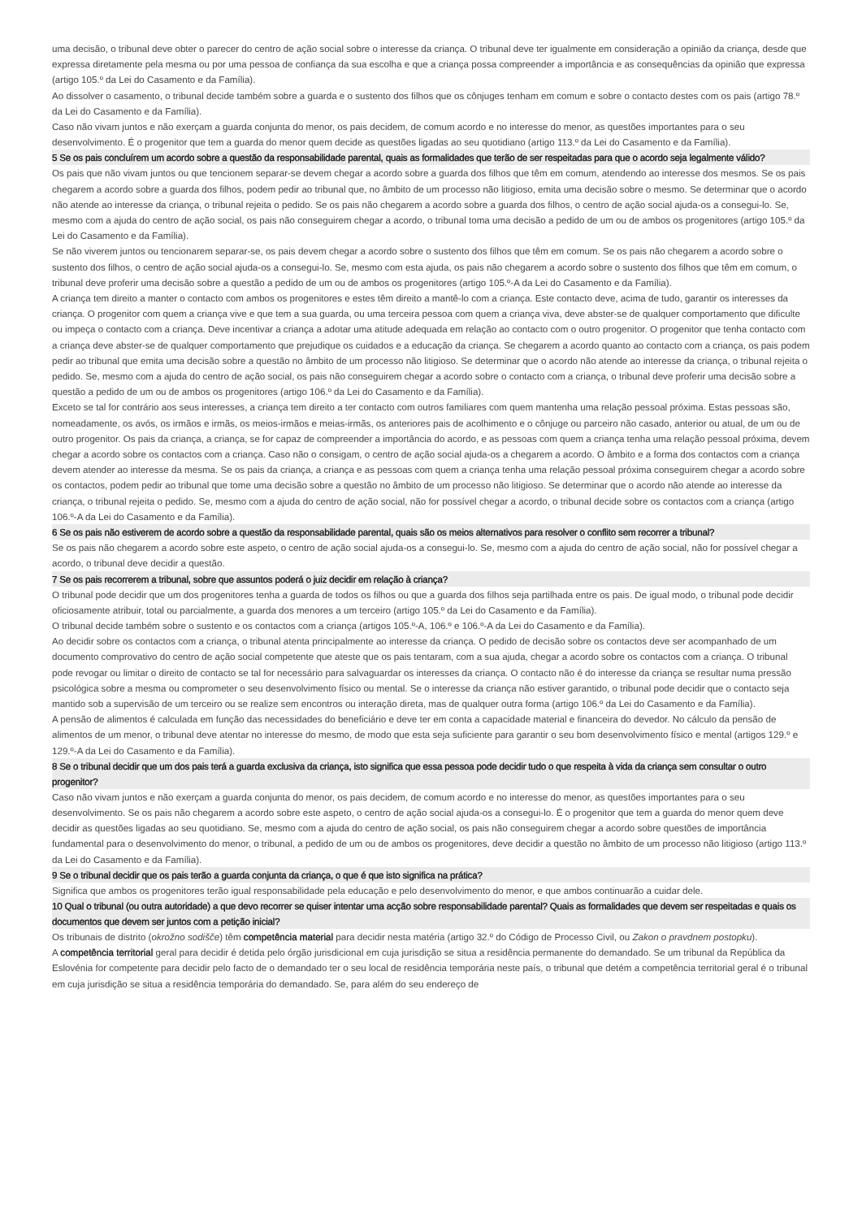uma decisão, o tribunal deve obter o parecer do centro de ação social sobre o interesse da criança. O tribunal deve ter igualmente em consideração a opinião da criança, desde que expressa diretamente pela mesma ou por uma pessoa de confiança da sua escolha e que a criança possa compreender a importância e as consequências da opinião que expressa (artigo 105.º da Lei do Casamento e da Família).
Ao dissolver o casamento, o tribunal decide também sobre a guarda e o sustento dos filhos que os cônjuges tenham em comum e sobre o contacto destes com os pais (artigo 78.º da Lei do Casamento e da Família).
Caso não vivam juntos e não exerçam a guarda conjunta do menor, os pais decidem, de comum acordo e no interesse do menor, as questões importantes para o seu desenvolvimento. É o progenitor que tem a guarda do menor quem decide as questões ligadas ao seu quotidiano (artigo 113.º da Lei do Casamento e da Família).
5 Se os pais concluírem um acordo sobre a questão da responsabilidade parental, quais as formalidades que terão de ser respeitadas para que o acordo seja legalmente válido?
Os pais que não vivam juntos ou que tencionem separar-se devem chegar a acordo sobre a guarda dos filhos que têm em comum, atendendo ao interesse dos mesmos. Se os pais chegarem a acordo sobre a guarda dos filhos, podem pedir ao tribunal que, no âmbito de um processo não litigioso, emita uma decisão sobre o mesmo. Se determinar que o acordo não atende ao interesse da criança, o tribunal rejeita o pedido. Se os pais não chegarem a acordo sobre a guarda dos filhos, o centro de ação social ajuda-os a consegui-lo. Se, mesmo com a ajuda do centro de ação social, os pais não conseguirem chegar a acordo, o tribunal toma uma decisão a pedido de um ou de ambos os progenitores (artigo 105.º da Lei do Casamento e da Família).
Se não viverem juntos ou tencionarem separar-se, os pais devem chegar a acordo sobre o sustento dos filhos que têm em comum. Se os pais não chegarem a acordo sobre o sustento dos filhos, o centro de ação social ajuda-os a consegui-lo. Se, mesmo com esta ajuda, os pais não chegarem a acordo sobre o sustento dos filhos que têm em comum, o tribunal deve proferir uma decisão sobre a questão a pedido de um ou de ambos os progenitores (artigo 105.º-A da Lei do Casamento e da Família).
A criança tem direito a manter o contacto com ambos os progenitores e estes têm direito a mantê-lo com a criança. Este contacto deve, acima de tudo, garantir os interesses da criança. O progenitor com quem a criança vive e que tem a sua guarda, ou uma terceira pessoa com quem a criança viva, deve abster-se de qualquer comportamento que dificulte ou impeça o contacto com a criança. Deve incentivar a criança a adotar uma atitude adequada em relação ao contacto com o outro progenitor. O progenitor que tenha contacto com a criança deve abster-se de qualquer comportamento que prejudique os cuidados e a educação da criança. Se chegarem a acordo quanto ao contacto com a criança, os pais podem pedir ao tribunal que emita uma decisão sobre a questão no âmbito de um processo não litigioso. Se determinar que o acordo não atende ao interesse da criança, o tribunal rejeita o pedido. Se, mesmo com a ajuda do centro de ação social, os pais não conseguirem chegar a acordo sobre o contacto com a criança, o tribunal deve proferir uma decisão sobre a questão a pedido de um ou de ambos os progenitores (artigo 106.º da Lei do Casamento e da Família).
Exceto se tal for contrário aos seus interesses, a criança tem direito a ter contacto com outros familiares com quem mantenha uma relação pessoal próxima. Estas pessoas são, nomeadamente, os avós, os irmãos e irmãs, os meios-irmãos e meias-irmãs, os anteriores pais de acolhimento e o cônjuge ou parceiro não casado, anterior ou atual, de um ou de outro progenitor. Os pais da criança, a criança, se for capaz de compreender a importância do acordo, e as pessoas com quem a criança tenha uma relação pessoal próxima, devem chegar a acordo sobre os contactos com a criança. Caso não o consigam, o centro de ação social ajuda-os a chegarem a acordo. O âmbito e a forma dos contactos com a criança devem atender ao interesse da mesma. Se os pais da criança, a criança e as pessoas com quem a criança tenha uma relação pessoal próxima conseguirem chegar a acordo sobre os contactos, podem pedir ao tribunal que tome uma decisão sobre a questão no âmbito de um processo não litigioso. Se determinar que o acordo não atende ao interesse da criança, o tribunal rejeita o pedido. Se, mesmo com a ajuda do centro de ação social, não for possível chegar a acordo, o tribunal decide sobre os contactos com a criança (artigo 106.º-A da Lei do Casamento e da Família).
6 Se os pais não estiverem de acordo sobre a questão da responsabilidade parental, quais são os meios alternativos para resolver o conflito sem recorrer a tribunal?
Se os pais não chegarem a acordo sobre este aspeto, o centro de ação social ajuda-os a consegui-lo. Se, mesmo com a ajuda do centro de ação social, não for possível chegar a acordo, o tribunal deve decidir a questão.
7 Se os pais recorrerem a tribunal, sobre que assuntos poderá o juiz decidir em relação à criança?
O tribunal pode decidir que um dos progenitores tenha a guarda de todos os filhos ou que a guarda dos filhos seja partilhada entre os pais. De igual modo, o tribunal pode decidir oficiosamente atribuir, total ou parcialmente, a guarda dos menores a um terceiro (artigo 105.º da Lei do Casamento e da Família).
O tribunal decide também sobre o sustento e os contactos com a criança (artigos 105.º-A, 106.º e 106.º-A da Lei do Casamento e da Família).
Ao decidir sobre os contactos com a criança, o tribunal atenta principalmente ao interesse da criança. O pedido de decisão sobre os contactos deve ser acompanhado de um documento comprovativo do centro de ação social competente que ateste que os pais tentaram, com a sua ajuda, chegar a acordo sobre os contactos com a criança. O tribunal pode revogar ou limitar o direito de contacto se tal for necessário para salvaguardar os interesses da criança. O contacto não é do interesse da criança se resultar numa pressão psicológica sobre a mesma ou comprometer o seu desenvolvimento físico ou mental. Se o interesse da criança não estiver garantido, o tribunal pode decidir que o contacto seja mantido sob a supervisão de um terceiro ou se realize sem encontros ou interação direta, mas de qualquer outra forma (artigo 106.º da Lei do Casamento e da Família).
A pensão de alimentos é calculada em função das necessidades do beneficiário e deve ter em conta a capacidade material e financeira do devedor. No cálculo da pensão de alimentos de um menor, o tribunal deve atentar no interesse do mesmo, de modo que esta seja suficiente para garantir o seu bom desenvolvimento físico e mental (artigos 129.º e 129.º-A da Lei do Casamento e da Família).
8 Se o tribunal decidir que um dos pais terá a guarda exclusiva da criança, isto significa que essa pessoa pode decidir tudo o que respeita à vida da criança sem consultar o outro progenitor?
Caso não vivam juntos e não exerçam a guarda conjunta do menor, os pais decidem, de comum acordo e no interesse do menor, as questões importantes para o seu desenvolvimento. Se os pais não chegarem a acordo sobre este aspeto, o centro de ação social ajuda-os a consegui-lo. É o progenitor que tem a guarda do menor quem deve decidir as questões ligadas ao seu quotidiano. Se, mesmo com a ajuda do centro de ação social, os pais não conseguirem chegar a acordo sobre questões de importância fundamental para o desenvolvimento do menor, o tribunal, a pedido de um ou de ambos os progenitores, deve decidir a questão no âmbito de um processo não litigioso (artigo 113.º da Lei do Casamento e da Família).
9 Se o tribunal decidir que os pais terão a guarda conjunta da criança, o que é que isto significa na prática?
Significa que ambos os progenitores terão igual responsabilidade pela educação e pelo desenvolvimento do menor, e que ambos continuarão a cuidar dele.
10 Qual o tribunal (ou outra autoridade) a que devo recorrer se quiser intentar uma acção sobre responsabilidade parental? Quais as formalidades que devem ser respeitadas e quais os documentos que devem ser juntos com a petição inicial?
Os tribunais de distrito (okrožno sodišče) têm competência material para decidir nesta matéria (artigo 32.º do Código de Processo Civil, ou Zakon o pravdnem postopku).
A competência territorial geral para decidir é detida pelo órgão jurisdicional em cuja jurisdição se situa a residência permanente do demandado. Se um tribunal da República da Eslovénia for competente para decidir pelo facto de o demandado ter o seu local de residência temporária neste país, o tribunal que detém a competência territorial geral é o tribunal em cuja jurisdição se situa a residência temporária do demandado. Se, para além do seu endereço de